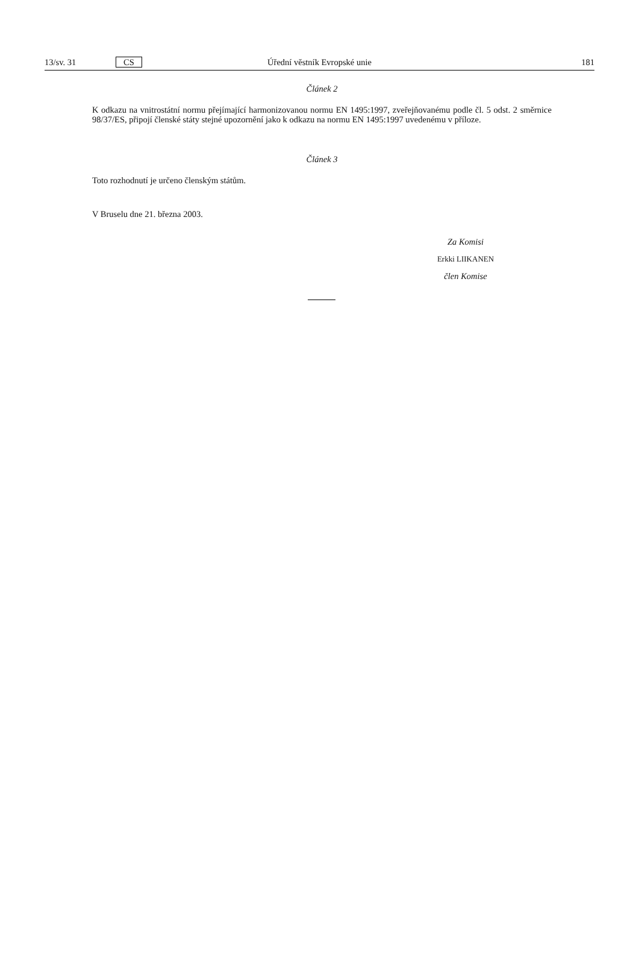13/sv. 31 CS Úřední věstník Evropské unie 181
Článek 2
K odkazu na vnitrostátní normu přejímající harmonizovanou normu EN 1495:1997, zveřejňovanému podle čl. 5 odst. 2 směrnice 98/37/ES, připojí členské státy stejné upozornění jako k odkazu na normu EN 1495:1997 uvedenému v příloze.
Článek 3
Toto rozhodnutí je určeno členským státům.
V Bruselu dne 21. března 2003.
Za Komisi
Erkki LIIKANEN
člen Komise